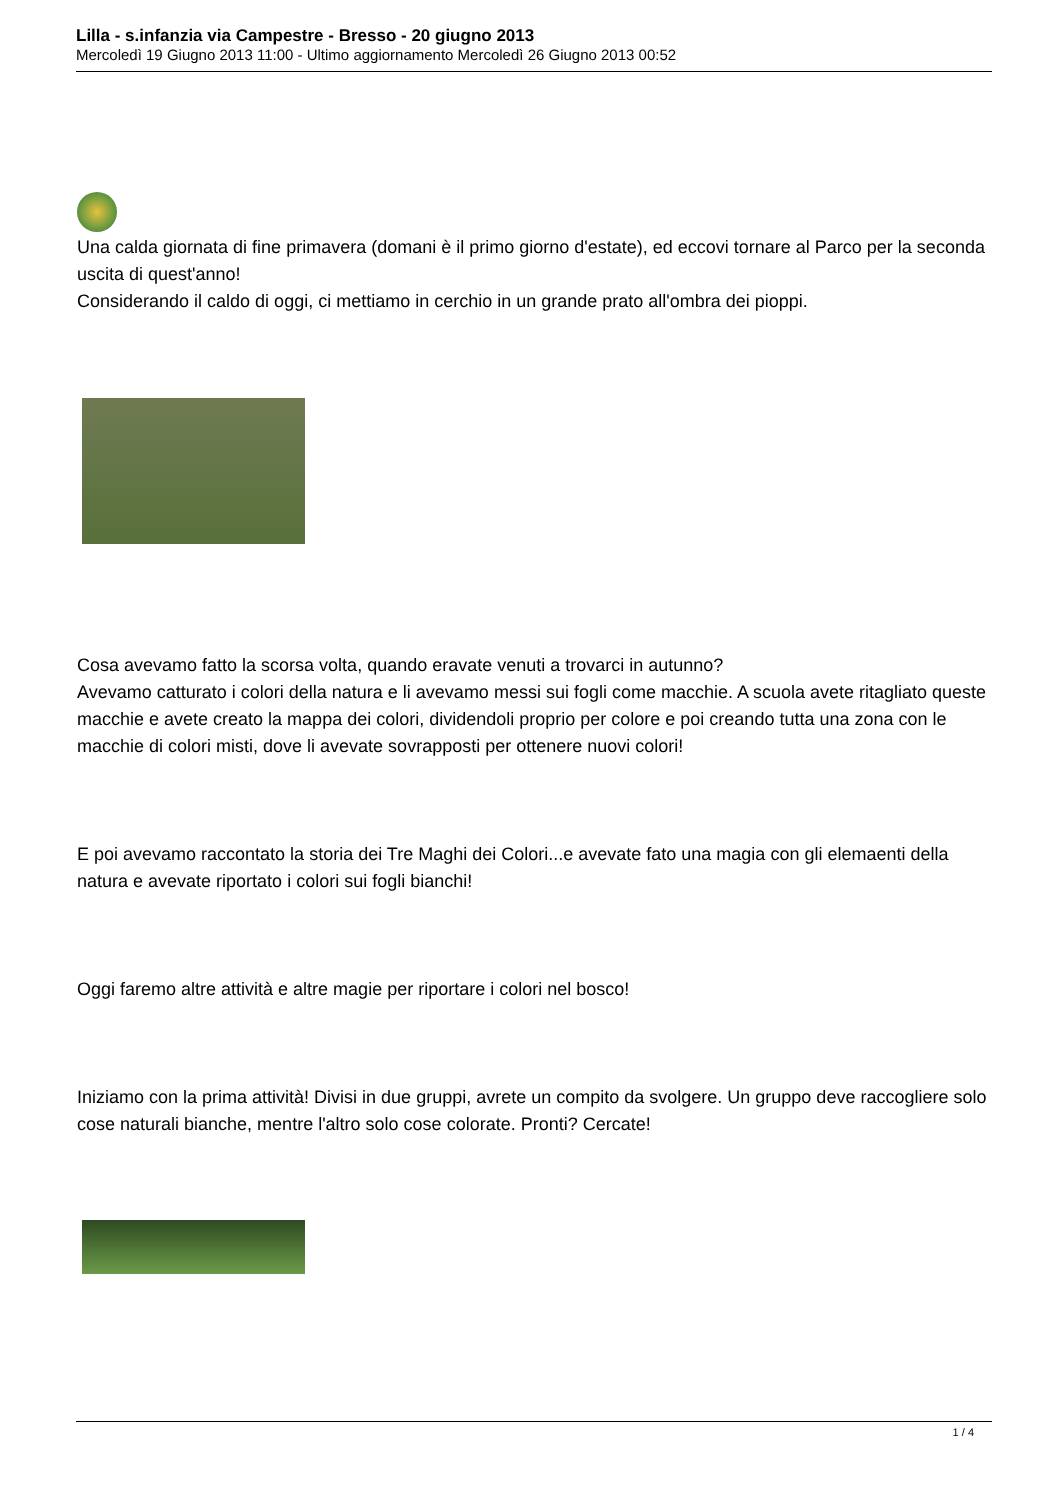Lilla - s.infanzia via Campestre - Bresso - 20 giugno 2013
Mercoledì 19 Giugno 2013 11:00 - Ultimo aggiornamento Mercoledì 26 Giugno 2013 00:52
Una calda giornata di fine primavera (domani è il primo giorno d'estate), ed eccovi tornare al Parco per la seconda uscita di quest'anno!
Considerando il caldo di oggi, ci mettiamo in cerchio in un grande prato all'ombra dei pioppi.
Cosa avevamo fatto la scorsa volta, quando eravate venuti a trovarci in autunno?
Avevamo catturato i colori della natura e li avevamo messi sui fogli come macchie. A scuola avete ritagliato queste macchie e avete creato la mappa dei colori, dividendoli proprio per colore e poi creando tutta una zona con le macchie di colori misti, dove li avevate sovrapposti per ottenere nuovi colori!
E poi avevamo raccontato la storia dei Tre Maghi dei Colori...e avevate fato una magia con gli elemaenti della natura e avevate riportato i colori sui fogli bianchi!
Oggi faremo altre attività e altre magie per riportare i colori nel bosco!
Iniziamo con la prima attività! Divisi in due gruppi, avrete un compito da svolgere. Un gruppo deve raccogliere solo cose naturali bianche, mentre l'altro solo cose colorate. Pronti? Cercate!
1 / 4